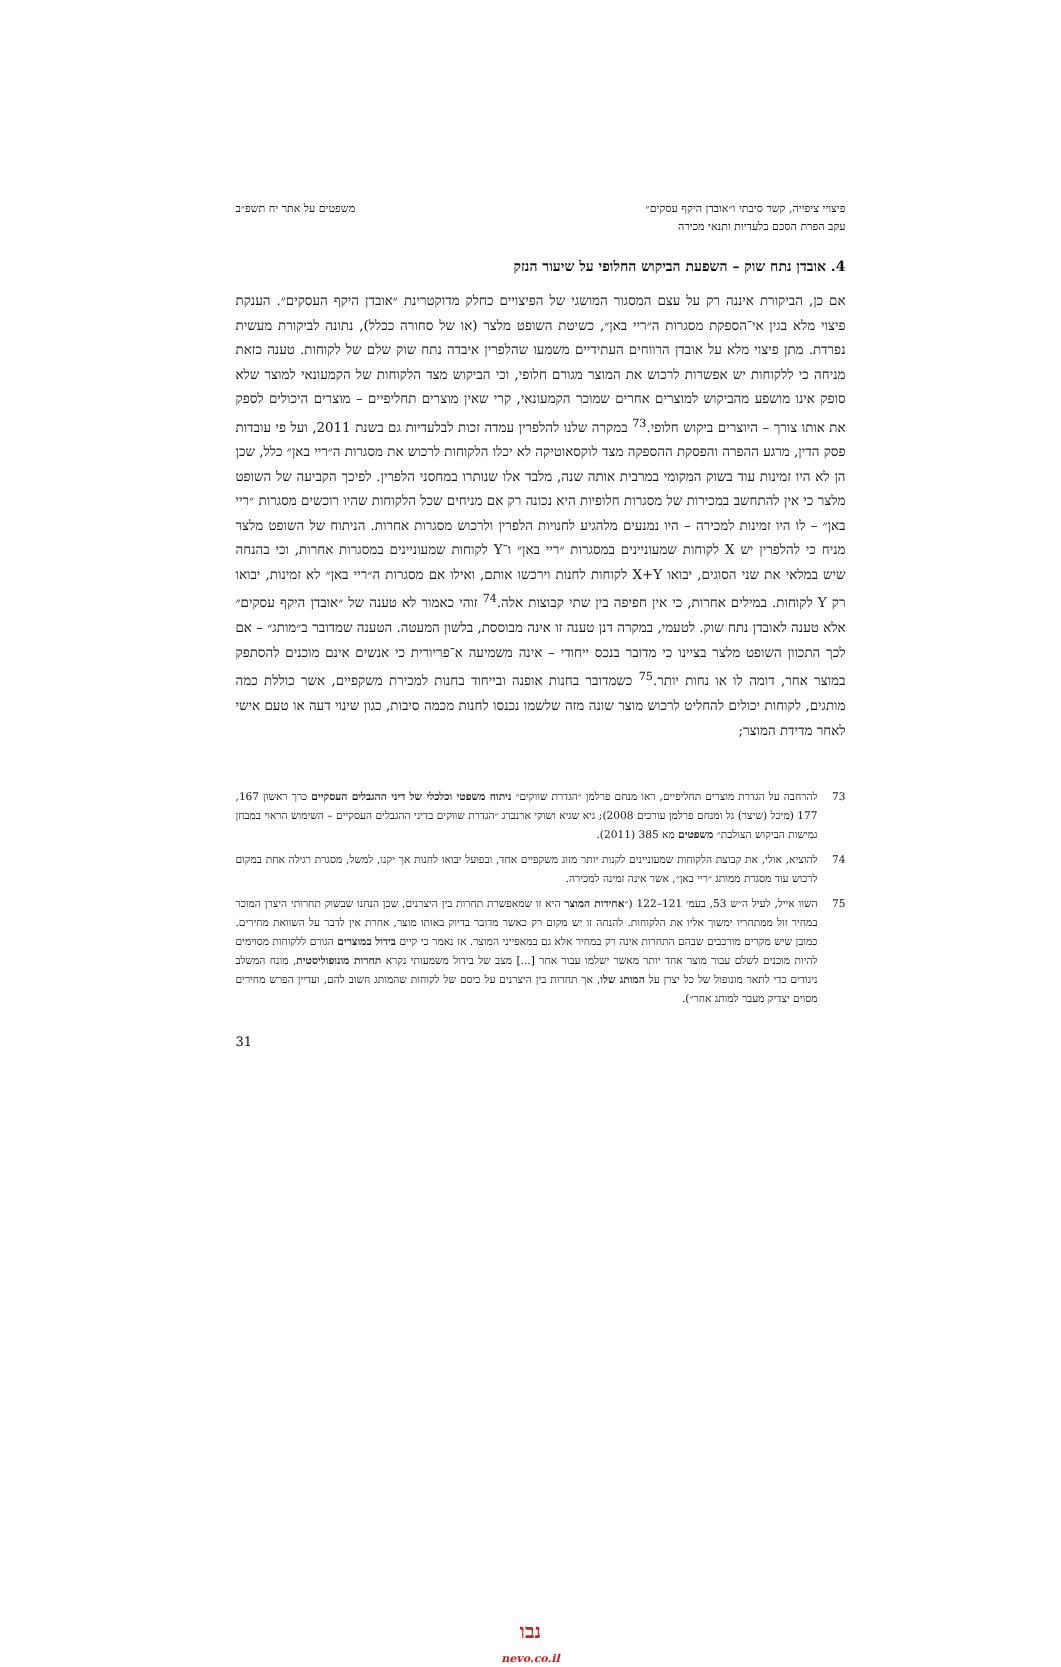פיצויי ציפייה, קשר סיבתי ו״אובדן היקף עסקים״
עקב הפרת הסכם בלעדיות ותנאי מכירה
משפטים על אתר יח תשפ״ב
4. אובדן נתח שוק – השפעת הביקוש החלופי על שיעור הנזק
אם כן, הביקורת איננה רק על עצם המסגור המושגי של הפיצויים כחלק מדוקטרינת ״אובדן היקף העסקים״. הענקת פיצוי מלא בגין אי־הספקת מסגרות ה״ריי באן״, כשיטת השופט מלצר (או של סחורה ככלל), נתונה לביקורת מעשית נפרדת. מתן פיצוי מלא על אובדן הרווחים העתידיים משמעו שהלפרין איבדה נתח שוק שלם של לקוחות. טענה כזאת מניחה כי ללקוחות יש אפשרות לרכוש את המוצר מגורם חלופי, וכי הביקוש מצד הלקוחות של הקמעונאי למוצר שלא סופק אינו מושפע מהביקוש למוצרים אחרים שמוכר הקמעונאי, קרי שאין מוצרים תחליפיים – מוצרים היכולים לספק את אותו צורך – היוצרים ביקוש חלופי.<sup>73</sup> במקרה שלנו להלפרין עמדה זכות לבלעדיות גם בשנת 2011, ועל פי עובדות פסק הדין, מרגע ההפרה והפסקת ההספקה מצד לוקסאוטיקה לא יכלו הלקוחות לרכוש את מסגרות ה״ריי באן״ כלל, שכן הן לא היו זמינות עוד בשוק המקומי במרבית אותה שנה, מלבד אלו שנותרו במחסני הלפרין. לפיכך הקביעה של השופט מלצר כי אין להתחשב במכירות של מסגרות חלופיות היא נכונה רק אם מניחים שכל הלקוחות שהיו רוכשים מסגרות ״ריי באן״ – לו היו זמינות למכירה – היו נמנעים מלהגיע לחנויות הלפרין ולרכוש מסגרות אחרות. הניתוח של השופט מלצר מניח כי להלפרין יש X לקוחות שמעוניינים במסגרות ״ריי באן״ ו־Y לקוחות שמעוניינים במסגרות אחרות, וכי בהנחה שיש במלאי את שני הסוגים, יבואו X+Y לקוחות לחנות וירכשו אותם, ואילו אם מסגרות ה״ריי באן״ לא זמינות, יבואו רק Y לקוחות. במילים אחרות, כי אין חפיפה בין שתי קבוצות אלה.<sup>74</sup> זוהי כאמור לא טענה של ״אובדן היקף עסקים״ אלא טענה לאובדן נתח שוק. לטעמי, במקרה דנן טענה זו אינה מבוססת, בלשון המעטה. הטענה שמדובר ב״מותג״ – אם לכך התכוון השופט מלצר בציינו כי מדובר בנכס ייחודי – אינה משמיעה א־פריורית כי אנשים אינם מוכנים להסתפק במוצר אחר, דומה לו או נחות יותר.<sup>75</sup> כשמדובר בחנות אופנה ובייחוד בחנות למכירת משקפיים, אשר כוללת כמה מותגים, לקוחות יכולים להחליט לרכוש מוצר שונה מזה שלשמו נכנסו לחנות מכמה סיבות, כגון שינוי דעה או טעם אישי לאחר מדידת המוצר;
73 להרחבה על הגדרת מוצרים תחליפיים, ראו מנחם פרלמן ״הגדרת שווקים״ ניתוח משפטי וכלכלי של דיני ההגבלים העסקיים כרך ראשון 167, 177 (מיכל (שיצר) גל ומנחם פרלמן עורכים 2008); גיא שגיא ושוקי ארנברג ״הגדרת שווקים בדיני ההגבלים העסקיים – השימוש הראוי במבחן גמישות הביקוש הצולבת״ משפטים מא 385 (2011).
74 להוציא, אולי, את קבוצת הלקוחות שמעוניינים לקנות יותר מזוג משקפיים אחד, ובפועל יבואו לחנות אך יקנו, למשל, מסגרת רגילה אחת במקום לרכוש עוד מסגרת ממותג ״ריי באן״, אשר אינה זמינה למכירה.
75 השוו אייל, לעיל ה״ש 53, בעמ׳ 121–122 (״אחידות המוצר היא זו שמאפשרת תחרות בין היצרנים, שכן הנחנו שבשוק תחרותי היצרן המוכר במחיר זול ממתחריו ימשוך אליו את הלקוחות. להנחה זו יש מקום רק כאשר מדובר בדיוק באותו מוצר, אחרת אין לדבר על השוואת מחירים. כמובן שיש מקרים מורכבים שבהם התחרות אינה רק במחיר אלא גם במאפייני המוצר. אז נאמר כי קיים בידול במוצרים הגורם ללקוחות מסוימים להיות מוכנים לשלם עבור מוצר אחד יותר מאשר ישלמו עבור אחר [...] מצב של בידול משמעותי נקרא תחרות מונופוליסטית, מונח המשלב ניגודים כדי לתאר מונופול של כל יצרן על המותג שלו, אך תחרות בין היצרנים על כיסם של לקוחות שהמותג חשוב להם, ועדיין הפרש מחירים מסוים יצדיק מעבר למותג אחר״).
31
נבו
nevo.co.il